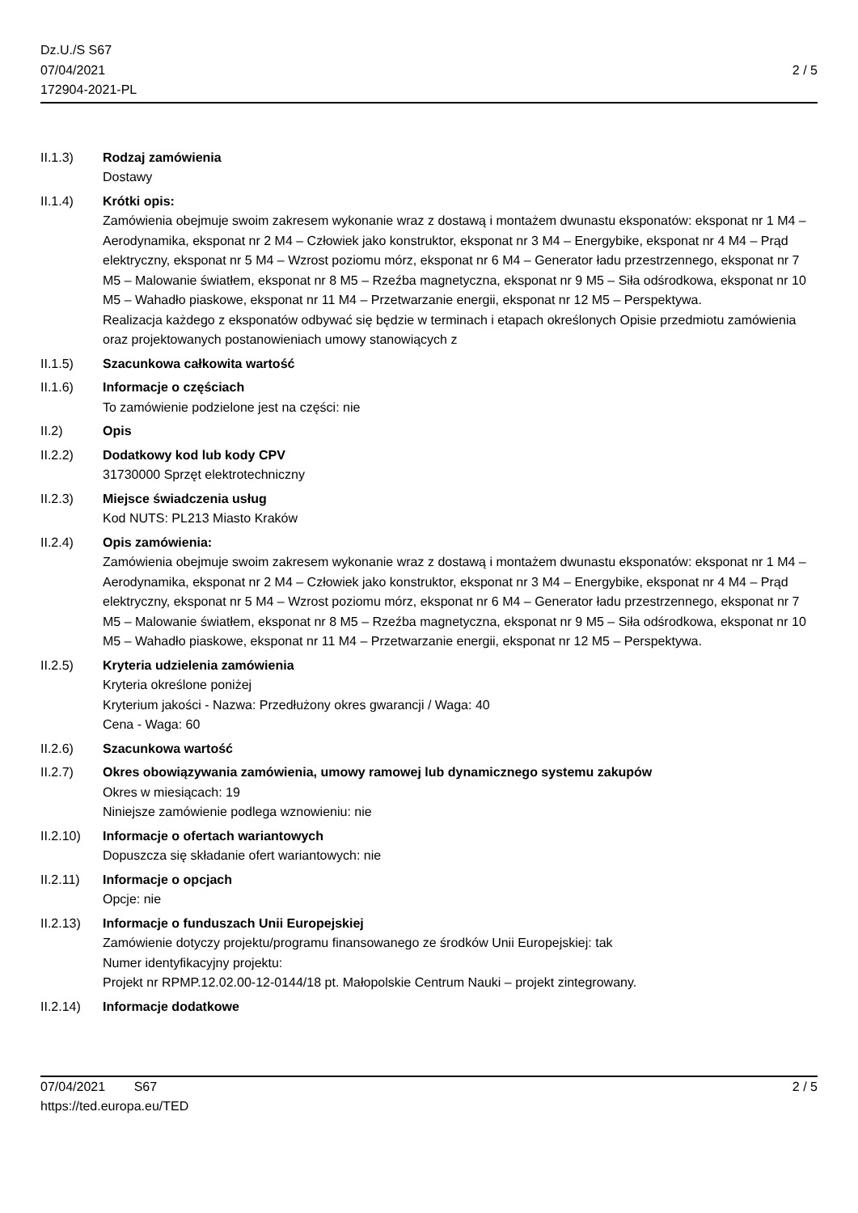Dz.U./S S67
07/04/2021
172904-2021-PL
2 / 5
II.1.3) Rodzaj zamówienia
Dostawy
II.1.4) Krótki opis:
Zamówienia obejmuje swoim zakresem wykonanie wraz z dostawą i montażem dwunastu eksponatów: eksponat nr 1 M4 – Aerodynamika, eksponat nr 2 M4 – Człowiek jako konstruktor, eksponat nr 3 M4 – Energybike, eksponat nr 4 M4 – Prąd elektryczny, eksponat nr 5 M4 – Wzrost poziomu mórz, eksponat nr 6 M4 – Generator ładu przestrzennego, eksponat nr 7 M5 – Malowanie światłem, eksponat nr 8 M5 – Rzeźba magnetyczna, eksponat nr 9 M5 – Siła odśrodkowa, eksponat nr 10 M5 – Wahadło piaskowe, eksponat nr 11 M4 – Przetwarzanie energii, eksponat nr 12 M5 – Perspektywa.
Realizacja każdego z eksponatów odbywać się będzie w terminach i etapach określonych Opisie przedmiotu zamówienia oraz projektowanych postanowieniach umowy stanowiących z
II.1.5) Szacunkowa całkowita wartość
II.1.6) Informacje o częściach
To zamówienie podzielone jest na części: nie
II.2) Opis
II.2.2) Dodatkowy kod lub kody CPV
31730000 Sprzęt elektrotechniczny
II.2.3) Miejsce świadczenia usług
Kod NUTS: PL213 Miasto Kraków
II.2.4) Opis zamówienia:
Zamówienia obejmuje swoim zakresem wykonanie wraz z dostawą i montażem dwunastu eksponatów: eksponat nr 1 M4 – Aerodynamika, eksponat nr 2 M4 – Człowiek jako konstruktor, eksponat nr 3 M4 – Energybike, eksponat nr 4 M4 – Prąd elektryczny, eksponat nr 5 M4 – Wzrost poziomu mórz, eksponat nr 6 M4 – Generator ładu przestrzennego, eksponat nr 7 M5 – Malowanie światłem, eksponat nr 8 M5 – Rzeźba magnetyczna, eksponat nr 9 M5 – Siła odśrodkowa, eksponat nr 10 M5 – Wahadło piaskowe, eksponat nr 11 M4 – Przetwarzanie energii, eksponat nr 12 M5 – Perspektywa.
II.2.5) Kryteria udzielenia zamówienia
Kryteria określone poniżej
Kryterium jakości - Nazwa: Przedłużony okres gwarancji / Waga: 40
Cena - Waga: 60
II.2.6) Szacunkowa wartość
II.2.7) Okres obowiązywania zamówienia, umowy ramowej lub dynamicznego systemu zakupów
Okres w miesiącach: 19
Niniejsze zamówienie podlega wznowieniu: nie
II.2.10) Informacje o ofertach wariantowych
Dopuszcza się składanie ofert wariantowych: nie
II.2.11) Informacje o opcjach
Opcje: nie
II.2.13) Informacje o funduszach Unii Europejskiej
Zamówienie dotyczy projektu/programu finansowanego ze środków Unii Europejskiej: tak
Numer identyfikacyjny projektu:
Projekt nr RPMP.12.02.00-12-0144/18 pt. Małopolskie Centrum Nauki – projekt zintegrowany.
II.2.14) Informacje dodatkowe
07/04/2021 S67
https://ted.europa.eu/TED
2 / 5